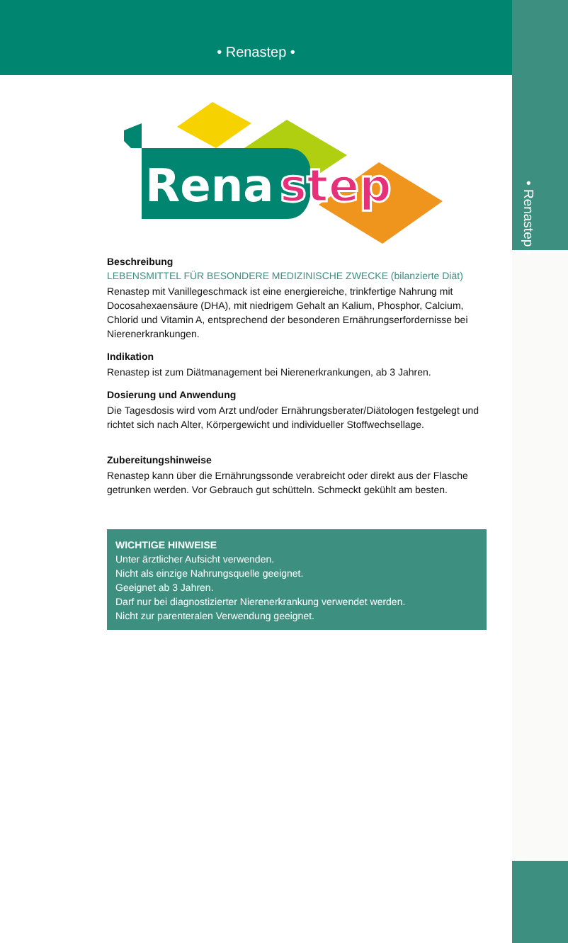• Renastep •
• Renastep •
Rena
step
Beschreibung
LEBENSMITTEL FÜR BESONDERE MEDIZINISCHE ZWECKE (bilanzierte Diät)
Renastep mit Vanillegeschmack ist eine energiereiche, trinkfertige Nahrung mit Docosahexaensäure (DHA), mit niedrigem Gehalt an Kalium, Phosphor, Calcium, Chlorid und Vitamin A, entsprechend der besonderen Ernährungserfordernisse bei Nierenerkrankungen.
Indikation
Renastep ist zum Diätmanagement bei Nierenerkrankungen, ab 3 Jahren.
Dosierung und Anwendung
Die Tagesdosis wird vom Arzt und/oder Ernährungsberater/Diätologen festgelegt und richtet sich nach Alter, Körpergewicht und individueller Stoffwechsellage.
Zubereitungshinweise
Renastep kann über die Ernährungssonde verabreicht oder direkt aus der Flasche getrunken werden. Vor Gebrauch gut schütteln. Schmeckt gekühlt am besten.
WICHTIGE HINWEISE
Unter ärztlicher Aufsicht verwenden.
Nicht als einzige Nahrungsquelle geeignet.
Geeignet ab 3 Jahren.
Darf nur bei diagnostizierter Nierenerkrankung verwendet werden.
Nicht zur parenteralen Verwendung geeignet.